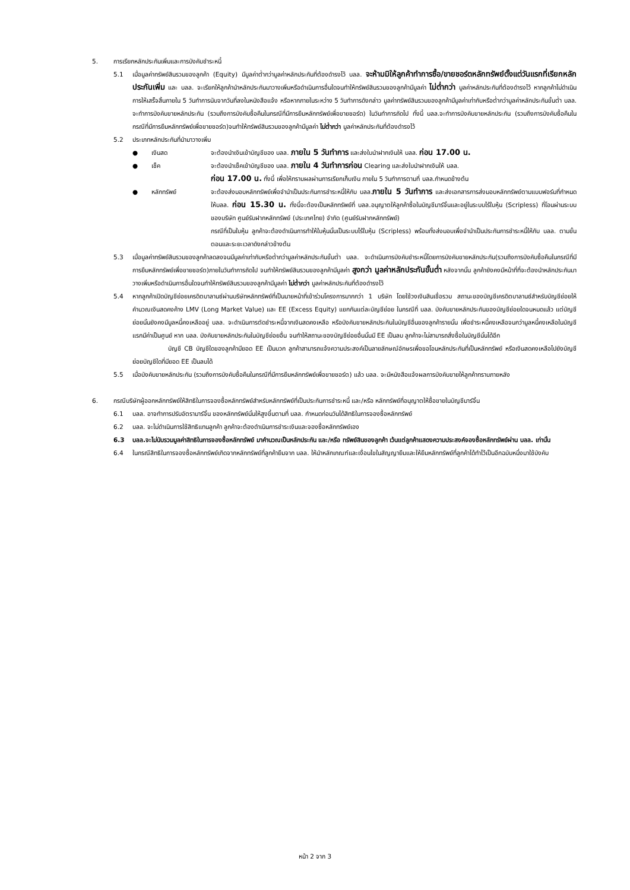5. การเรียกหลักประกันเพิ่มและการบังคับชำระหนี้
5.1 เมื่อมูลค่าทรัพย์สินรวมของลูกค้า (Equity) มีมูลค่าต่ำกว่ามูลค่าหลักประกันที่ต้องดำรงไว้ บลล. จะห้ามมิให้ลูกค้าทำการซื้อ/ขายชอร์ตหลักทรัพย์ตั้งแต่วันแรกที่เรียกหลักประกันเพิ่ม และ บลล. จะเรียกให้ลูกค้านำหลักประกันมาวางเพิ่มหรือดำเนินการอื่นใดจนทำให้ทรัพย์สินรวมของลูกค้ามีมูลค่า ไม่ต่ำกว่า มูลค่าหลักประกันที่ต้องดำรงไว้ หากลูกค้าไม่ดำเนินการให้เสร็จสิ้นภายใน 5 วันทำการนับจากวันที่ลงในหนังสือแจ้ง หรือหากภายในระหว่าง 5 วันทำการดังกล่าว มูลค่าทรัพย์สินรวมของลูกค้ามีมูลค่าเท่ากับหรือต่ำกว่ามูลค่าหลักประกันขั้นต่ำ บลล. จะทำการบังคับขายหลักประกัน (รวมถึงการบังคับซื้อคืนในกรณีที่มีการยืมหลักทรัพย์เพื่อขายชอร์ต) ในวันทำการถัดไป ทั้งนี้ บลล.จะทำการบังคับขายหลักประกัน (รวมถึงการบังคับซื้อคืนในกรณีที่มีการยืมหลักทรัพย์เพื่อขายชอร์ต)จนทำให้ทรัพย์สินรวมของลูกค้ามีมูลค่า ไม่ต่ำกว่า มูลค่าหลักประกันที่ต้องดำรงไว้
5.2 ประเภทหลักประกันที่นำมาวางเพิ่ม
● เงินสด จะต้องนำเงินเข้าบัญชีของ บลล. ภายใน 5 วันทำการ และส่งใบนำฝากเงินให้ บลล. ก่อน 17.00 น.
● เช็ค จะต้องนำเช็คเข้าบัญชีของ บลล. ภายใน 4 วันทำการก่อน Clearing และส่งใบนำฝากเงินให้ บลล.
ก่อน 17.00 น. ทั้งนี้ เพื่อให้ทราบผลผ่านการเรียกเก็บเงิน ภายใน 5 วันทำการตามที่ บลล.กำหนดข้างต้น
● หลักทรัพย์ จะต้องส่งมอบหลักทรัพย์เพื่อจำนำเป็นประกันการชำระหนี้ให้กับ บลล.ภายใน 5 วันทำการ และส่งเอกสารการส่งมอบหลักทรัพย์ตามแบบฟอร์มที่กำหนดให้บลล. ก่อน 15.30 น. ทั้งนี้จะต้องเป็นหลักทรัพย์ที่ บลล.อนุญาตให้ลูกค้าซื้อในบัญชีมาร์จิ้นและอยู่ในระบบไร้ใบหุ้น (Scripless) ที่โอนผ่านระบบของบริษัท ศูนย์รับฝากหลักทรัพย์ (ประเทศไทย) จำกัด (ศูนย์รับฝากหลักทรัพย์)
กรณีที่เป็นใบหุ้น ลูกค้าจะต้องดำเนินการทำให้ใบหุ้นนั้นเป็นระบบไร้ใบหุ้น (Scripless) พร้อมทั้งส่งมอบเพื่อจำนำเป็นประกันการชำระหนี้ให้กับ บลล. ตามขั้นตอนและระยะเวลาดังกล่าวข้างต้น
5.3 เมื่อมูลค่าทรัพย์สินรวมของลูกค้าลดลงจนมีมูลค่าเท่ากับหรือต่ำกว่ามูลค่าหลักประกันขั้นต่ำ บลล. จะดำเนินการบังคับชำระหนี้โดยการบังคับขายหลักประกัน(รวมถึงการบังคับซื้อคืนในกรณีที่มีการยืมหลักทรัพย์เพื่อขายชอร์ต)ภายในวันทำการถัดไป จนทำให้ทรัพย์สินรวมของลูกค้ามีมูลค่า สูงกว่า มูลค่าหลักประกันขั้นต่ำ หลังจากนั้น ลูกค้ายังคงมีหน้าที่ที่จะต้องนำหลักประกันมาวางเพิ่มหรือดำเนินการอื่นใดจนทำให้ทรัพย์สินรวมของลูกค้ามีมูลค่า ไม่ต่ำกว่า มูลค่าหลักประกันที่ต้องดำรงไว้
5.4 หากลูกค้าเปิดบัญชีย่อยเครดิตบาลานซ์ผ่านบริษัทหลักทรัพย์ที่เป็นนายหน้าที่เข้าร่วมโครงการมากกว่า 1 บริษัท โดยใช้วงเงินสินเชื่อรวม สถานะของบัญชีเครดิตบาลานซ์สำหรับบัญชีย่อยให้คำนวณเงินสดคงค้าง LMV (Long Market Value) และ EE (Excess Equity) แยกกันแต่ละบัญชีย่อย ในกรณีที่ บลล. บังคับขายหลักประกันของบัญชีย่อยใดจนหมดแล้ว แต่บัญชีย่อยนั้นยังคงมีมูลหนี้คงเหลืออยู่ บลล. จะดำเนินการตัดชำระหนี้จากเงินสดคงเหลือ หรือบังคับขายหลักประกันในบัญชีอื่นของลูกค้ารายนั้น เพื่อชำระหนี้คงเหลือจนกว่ามูลหนี้คงเหลือในบัญชีแรกมีค่าเป็นศูนย์ หาก บลล. บังคับขายหลักประกันในบัญชีย่อยอื่น จนทำให้สถานะของบัญชีย่อยอื่นนั้นมี EE เป็นลบ ลูกค้าจะไม่สามารถสั่งซื้อในบัญชีนั้นได้อีก
บัญชี CB บัญชีใดของลูกค้ามียอด EE เป็นบวก ลูกค้าสามารถแจ้งความประสงค์เป็นลายลักษณ์อักษรเพื่อขอโอนหลักประกันที่เป็นหลักทรัพย์ หรือเงินสดคงเหลือไปยังบัญชีย่อยบัญชีใดที่มียอด EE เป็นลบได้
5.5 เมื่อบังคับขายหลักประกัน (รวมถึงการบังคับซื้อคืนในกรณีที่มีการยืมหลักทรัพย์เพื่อขายชอร์ต) แล้ว บลล. จะมีหนังสือแจ้งผลการบังคับขายให้ลูกค้าทราบภายหลัง
6. กรณีบริษัทผู้ออกหลักทรัพย์ให้สิทธิในการจองซื้อหลักทรัพย์สำหรับหลักทรัพย์ที่เป็นประกันการชำระหนี้ และ/หรือ หลักทรัพย์ที่อนุญาตให้ซื้อขายในบัญชีมาร์จิ้น
6.1 บลล. อาจทำการปรับอัตรามาร์จิ้น ของหลักทรัพย์นั้นให้สูงขึ้นตามที่ บลล. กำหนดก่อนวันได้สิทธิในการจองซื้อหลักทรัพย์
6.2 บลล. จะไม่ดำเนินการใช้สิทธิแทนลูกค้า ลูกค้าจะต้องดำเนินการชำระเงินและจองซื้อหลักทรัพย์เอง
6.3 บลล.จะไม่นับรวมมูลค่าสิทธิในการจองซื้อหลักทรัพย์ มาคำนวณเป็นหลักประกัน และ/หรือ ทรัพย์สินของลูกค้า เว้นแต่ลูกค้าแสดงความประสงค์จองซื้อหลักทรัพย์ผ่าน บลล. เท่านั้น
6.4 ในกรณีสิทธิในการจองซื้อหลักทรัพย์เกิดจากหลักทรัพย์ที่ลูกค้ายืมจาก บลล. ให้นำหลักเกณฑ์และเงื่อนไขในสัญญายืมและให้ยืมหลักทรัพย์ที่ลูกค้าได้ทำไว้เป็นอีกฉบับหนึ่งมาใช้บังคับ
หน้า 2 จาก 3